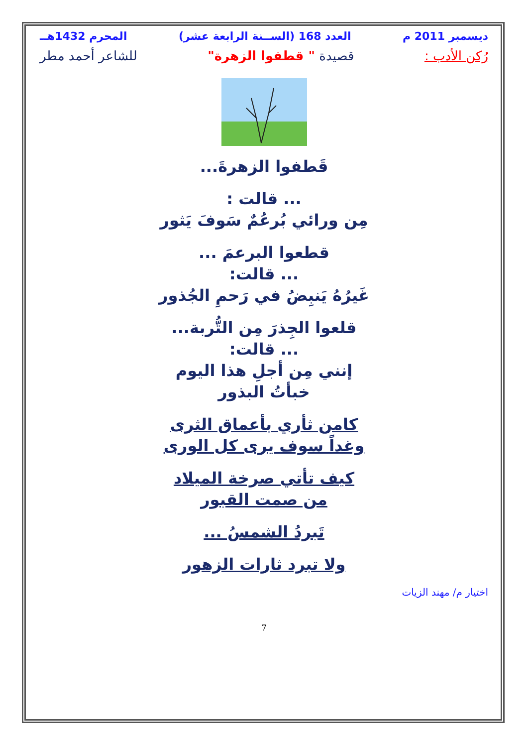ديسمبر 2011 م العدد 168 (الســنة الرابعة عشر) المحرم 1432هــ
رُكن الأدب : قصيدة " قطفوا الزهرة" للشاعر أحمد مطر
قَطفوا الزهرةَ...
... قالت :
مِن ورائي بُرعُمٌ سَوفَ يَثور
قطعوا البرعمَ ...
... قالت:
غَيرُهُ يَنبِضُ في رَحمِ الجُذور
قلعوا الجِذرَ مِن التُّربة...
... قالت:
إنني مِن أجلِ هذا اليوم
خبأتُ البذور
كامن ثأري بأعماق الثرى
وغداً سوف يرى كل الورى
كيف تأتي صرخة الميلاد
من صمت القبور
تَبردُ الشمسُ ...
ولا تبرد ثارات الزهور
اختيار م/ مهند الزيات
7